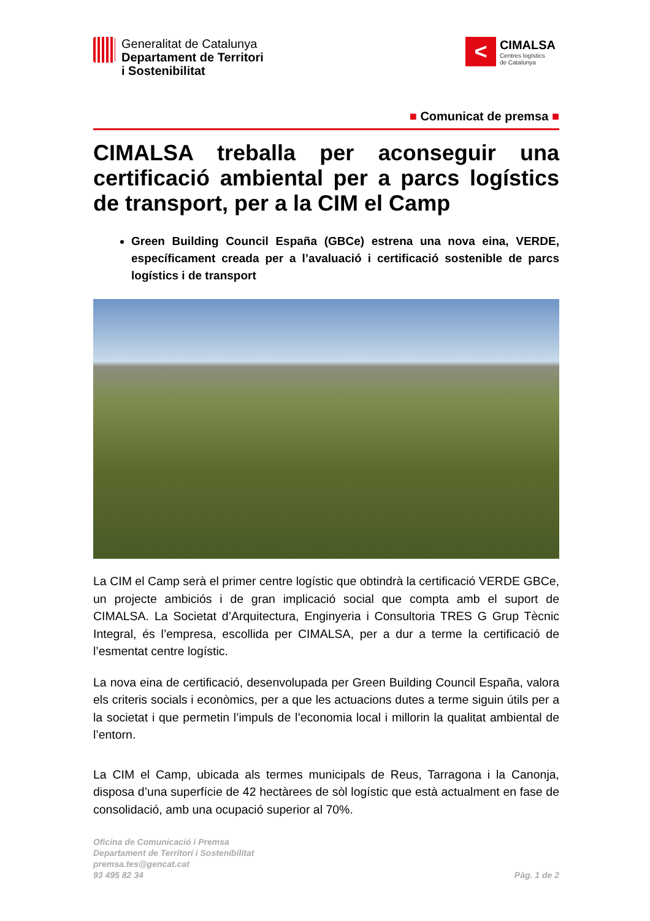Generalitat de Catalunya
Departament de Territori
i Sostenibilitat
<
CIMALSA
Centres logístics
de Catalunya
■ Comunicat de premsa ■
CIMALSA treballa per aconseguir una certificació ambiental per a parcs logístics de transport, per a la CIM el Camp
Green Building Council España (GBCe) estrena una nova eina, VERDE, específicament creada per a l’avaluació i certificació sostenible de parcs logístics i de transport
La CIM el Camp serà el primer centre logístic que obtindrà la certificació VERDE GBCe, un projecte ambiciós i de gran implicació social que compta amb el suport de CIMALSA. La Societat d’Arquitectura, Enginyeria i Consultoria TRES G Grup Tècnic Integral, és l’empresa, escollida per CIMALSA, per a dur a terme la certificació de l’esmentat centre logístic.
La nova eina de certificació, desenvolupada per Green Building Council España, valora els criteris socials i econòmics, per a que les actuacions dutes a terme siguin útils per a la societat i que permetin l’impuls de l’economia local i millorin la qualitat ambiental de l’entorn.
La CIM el Camp, ubicada als termes municipals de Reus, Tarragona i la Canonja, disposa d’una superfície de 42 hectàrees de sòl logístic que està actualment en fase de consolidació, amb una ocupació superior al 70%.
Oficina de Comunicació i Premsa
Departament de Territori i Sostenibilitat
premsa.tes@gencat.cat
93 495 82 34
Pàg. 1 de 2